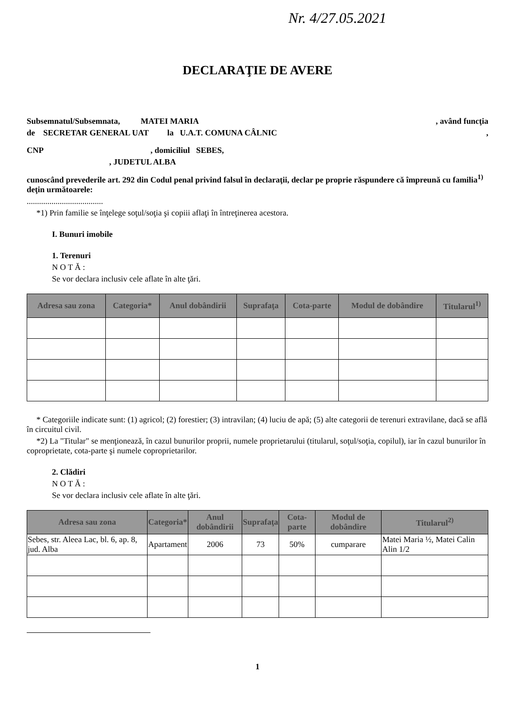Nr. 4/27.05.2021
DECLARAŢIE DE AVERE
Subsemnatul/Subsemnata, MATEI MARIA , având funcţia
de SECRETAR GENERAL UAT la U.A.T. COMUNA CÂLNIC ,
CNP , domiciliul SEBES,
, JUDETUL ALBA
cunoscând prevederile art. 292 din Codul penal privind falsul în declaraţii, declar pe proprie răspundere că împreună cu familia<sup>1)</sup> deţin următoarele:
.....................................
*1) Prin familie se înţelege soţul/soţia şi copiii aflaţi în întreţinerea acestora.
I. Bunuri imobile
1. Terenuri
N O T Ă :
Se vor declara inclusiv cele aflate în alte ţări.
| Adresa sau zona | Categoria* | Anul dobândirii | Suprafaţa | Cota-parte | Modul de dobândire | Titularul<sup>1)</sup> |
| --- | --- | --- | --- | --- | --- | --- |
* Categoriile indicate sunt: (1) agricol; (2) forestier; (3) intravilan; (4) luciu de apă; (5) alte categorii de terenuri extravilane, dacă se află în circuitul civil.
*2) La "Titular" se menţionează, în cazul bunurilor proprii, numele proprietarului (titularul, soţul/soţia, copilul), iar în cazul bunurilor în coproprietate, cota-parte şi numele coproprietarilor.
2. Clădiri
N O T Ă :
Se vor declara inclusiv cele aflate în alte ţări.
| Adresa sau zona | Categoria* | Anul dobândirii | Suprafaţa | Cota-parte | Modul de dobândire | Titularul<sup>2)</sup> |
| --- | --- | --- | --- | --- | --- | --- |
| Sebes, str. Aleea Lac, bl. 6, ap. 8, jud. Alba | Apartament | 2006 | 73 | 50% | cumparare | Matei Maria ½, Matei Calin Alin 1/2 |
1